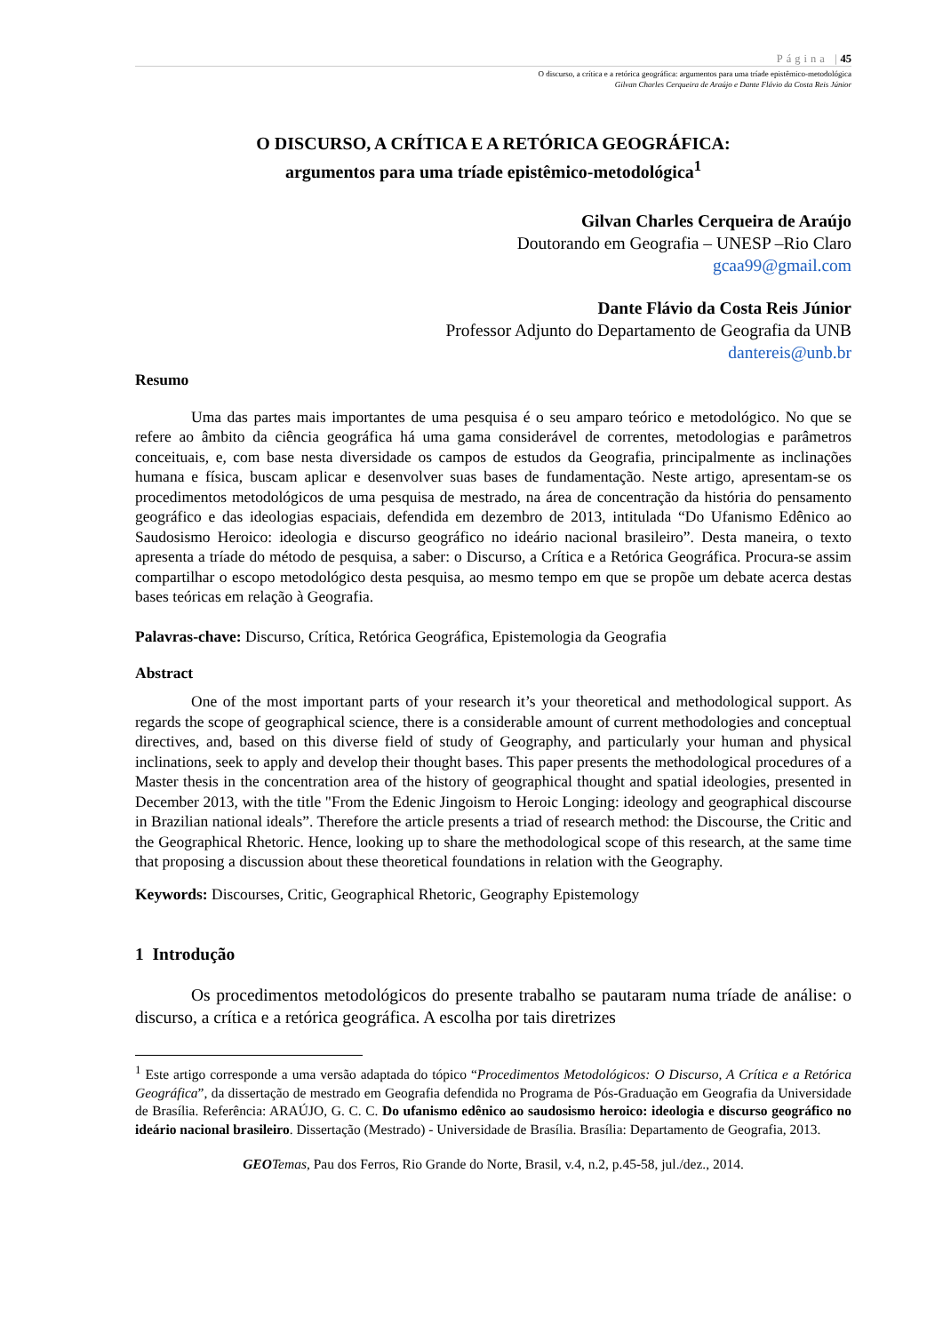Página |45
O discurso, a crítica e a retórica geográfica: argumentos para uma tríade epistêmico-metodológica
Gilvan Charles Cerqueira de Araújo e Dante Flávio da Costa Reis Júnior
O DISCURSO, A CRÍTICA E A RETÓRICA GEOGRÁFICA:
argumentos para uma tríade epistêmico-metodológica<sup>1</sup>
Gilvan Charles Cerqueira de Araújo
Doutorando em Geografia – UNESP –Rio Claro
gcaa99@gmail.com
Dante Flávio da Costa Reis Júnior
Professor Adjunto do Departamento de Geografia da UNB
dantereis@unb.br
Resumo
Uma das partes mais importantes de uma pesquisa é o seu amparo teórico e metodológico. No que se refere ao âmbito da ciência geográfica há uma gama considerável de correntes, metodologias e parâmetros conceituais, e, com base nesta diversidade os campos de estudos da Geografia, principalmente as inclinações humana e física, buscam aplicar e desenvolver suas bases de fundamentação. Neste artigo, apresentam-se os procedimentos metodológicos de uma pesquisa de mestrado, na área de concentração da história do pensamento geográfico e das ideologias espaciais, defendida em dezembro de 2013, intitulada “Do Ufanismo Edênico ao Saudosismo Heroico: ideologia e discurso geográfico no ideário nacional brasileiro”. Desta maneira, o texto apresenta a tríade do método de pesquisa, a saber: o Discurso, a Crítica e a Retórica Geográfica. Procura-se assim compartilhar o escopo metodológico desta pesquisa, ao mesmo tempo em que se propõe um debate acerca destas bases teóricas em relação à Geografia.
Palavras-chave: Discurso, Crítica, Retórica Geográfica, Epistemologia da Geografia
Abstract
One of the most important parts of your research it’s your theoretical and methodological support. As regards the scope of geographical science, there is a considerable amount of current methodologies and conceptual directives, and, based on this diverse field of study of Geography, and particularly your human and physical inclinations, seek to apply and develop their thought bases. This paper presents the methodological procedures of a Master thesis in the concentration area of the history of geographical thought and spatial ideologies, presented in December 2013, with the title "From the Edenic Jingoism to Heroic Longing: ideology and geographical discourse in Brazilian national ideals”. Therefore the article presents a triad of research method: the Discourse, the Critic and the Geographical Rhetoric. Hence, looking up to share the methodological scope of this research, at the same time that proposing a discussion about these theoretical foundations in relation with the Geography.
Keywords: Discourses, Critic, Geographical Rhetoric, Geography Epistemology
1 Introdução
Os procedimentos metodológicos do presente trabalho se pautaram numa tríade de análise: o discurso, a crítica e a retórica geográfica. A escolha por tais diretrizes
<sup>1</sup> Este artigo corresponde a uma versão adaptada do tópico “Procedimentos Metodológicos: O Discurso, A Crítica e a Retórica Geográfica”, da dissertação de mestrado em Geografia defendida no Programa de Pós-Graduação em Geografia da Universidade de Brasília. Referência: ARAÚJO, G. C. C. Do ufanismo edênico ao saudosismo heroico: ideologia e discurso geográfico no ideário nacional brasileiro. Dissertação (Mestrado) - Universidade de Brasília. Brasília: Departamento de Geografia, 2013.
GEO Temas, Pau dos Ferros, Rio Grande do Norte, Brasil, v.4, n.2, p.45-58, jul./dez., 2014.